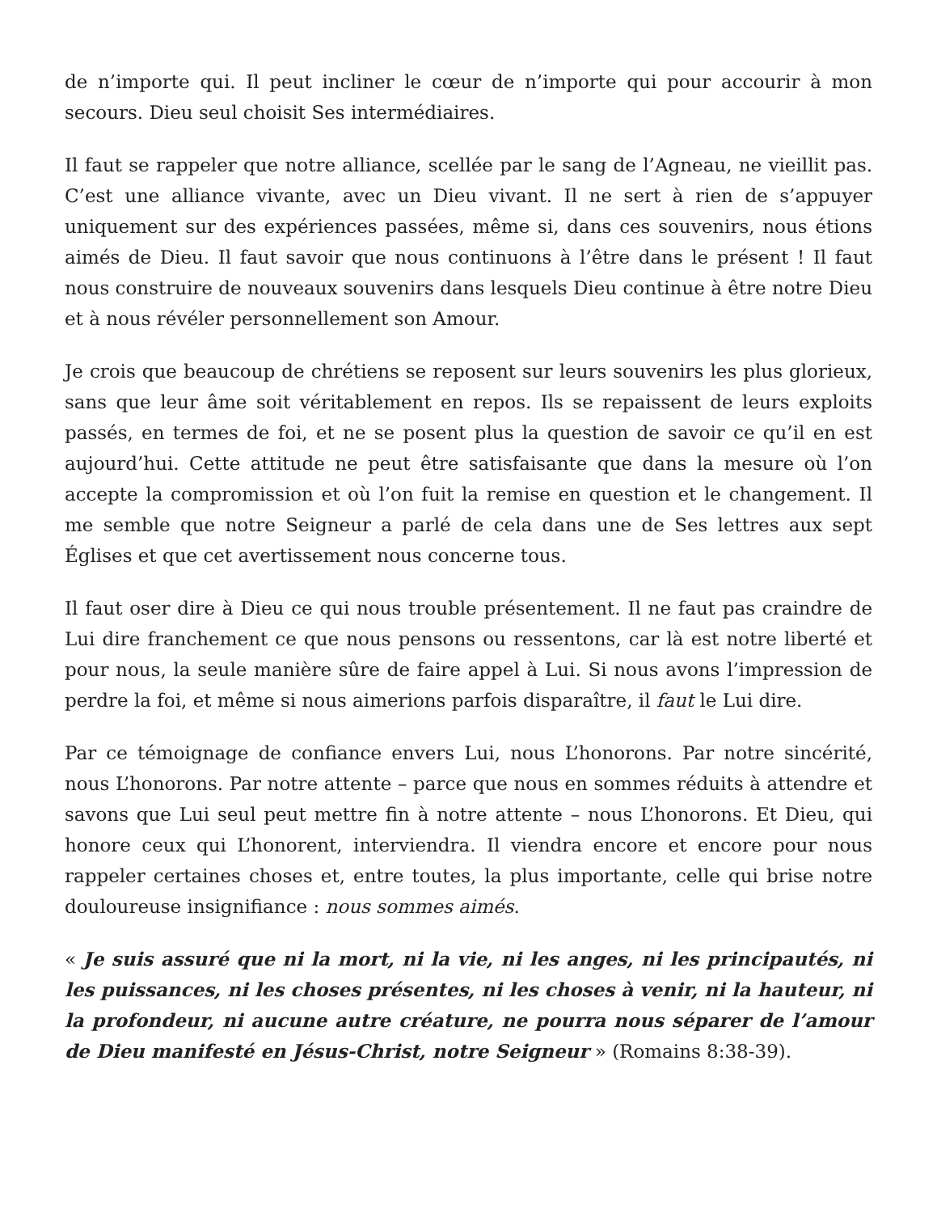de n’importe qui. Il peut incliner le cœur de n’importe qui pour accourir à mon secours. Dieu seul choisit Ses intermédiaires.
Il faut se rappeler que notre alliance, scellée par le sang de l’Agneau, ne vieillit pas. C’est une alliance vivante, avec un Dieu vivant. Il ne sert à rien de s’appuyer uniquement sur des expériences passées, même si, dans ces souvenirs, nous étions aimés de Dieu. Il faut savoir que nous continuons à l’être dans le présent ! Il faut nous construire de nouveaux souvenirs dans lesquels Dieu continue à être notre Dieu et à nous révéler personnellement son Amour.
Je crois que beaucoup de chrétiens se reposent sur leurs souvenirs les plus glorieux, sans que leur âme soit véritablement en repos. Ils se repaissent de leurs exploits passés, en termes de foi, et ne se posent plus la question de savoir ce qu’il en est aujourd’hui. Cette attitude ne peut être satisfaisante que dans la mesure où l’on accepte la compromission et où l’on fuit la remise en question et le changement. Il me semble que notre Seigneur a parlé de cela dans une de Ses lettres aux sept Églises et que cet avertissement nous concerne tous.
Il faut oser dire à Dieu ce qui nous trouble présentement. Il ne faut pas craindre de Lui dire franchement ce que nous pensons ou ressentons, car là est notre liberté et pour nous, la seule manière sûre de faire appel à Lui. Si nous avons l’impression de perdre la foi, et même si nous aimerions parfois disparaître, il faut le Lui dire.
Par ce témoignage de confiance envers Lui, nous L’honorons. Par notre sincérité, nous L’honorons. Par notre attente – parce que nous en sommes réduits à attendre et savons que Lui seul peut mettre fin à notre attente – nous L’honorons. Et Dieu, qui honore ceux qui L’honorent, interviendra. Il viendra encore et encore pour nous rappeler certaines choses et, entre toutes, la plus importante, celle qui brise notre douloureuse insignifiance : nous sommes aimés.
« Je suis assuré que ni la mort, ni la vie, ni les anges, ni les principautés, ni les puissances, ni les choses présentes, ni les choses à venir, ni la hauteur, ni la profondeur, ni aucune autre créature, ne pourra nous séparer de l’amour de Dieu manifesté en Jésus-Christ, notre Seigneur » (Romains 8:38-39).